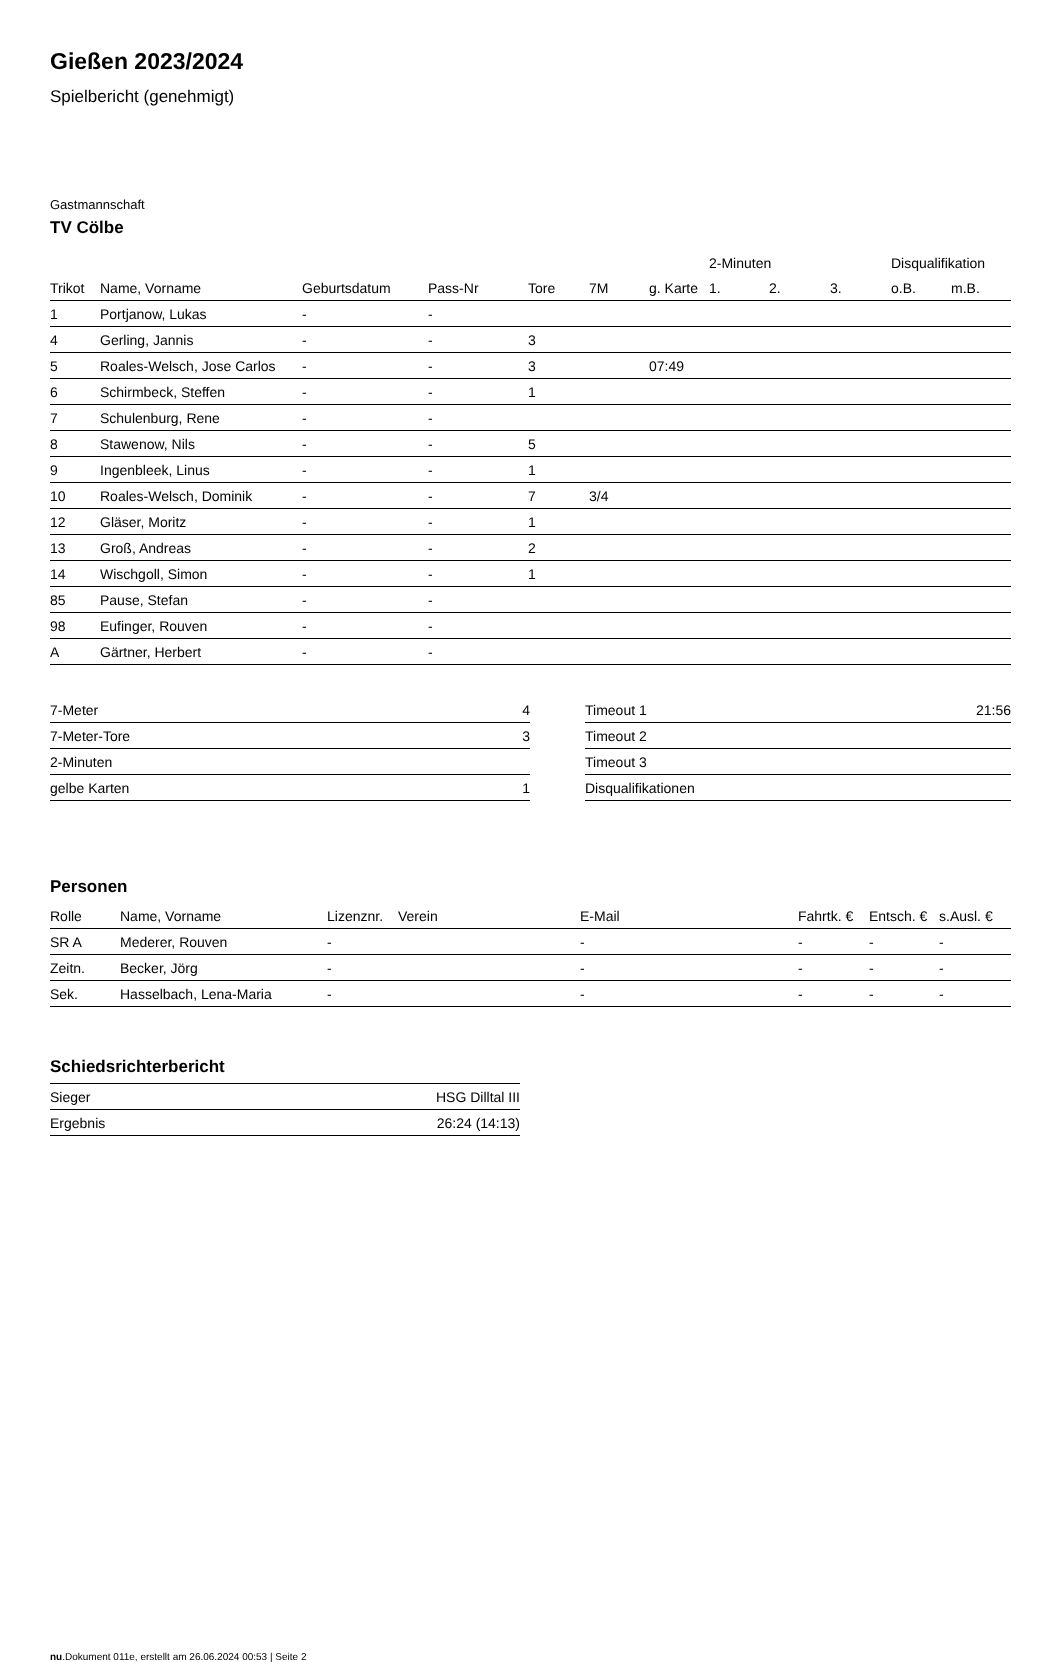Gießen 2023/2024
Spielbericht (genehmigt)
Gastmannschaft
TV Cölbe
| | | | | | | | 2-Minuten | | | Disqualifikation | |
| --- | --- | --- | --- | --- | --- | --- | --- | --- | --- | --- | --- |
| Trikot | Name, Vorname | Geburtsdatum | Pass-Nr | Tore | 7M | g. Karte | 1. | 2. | 3. | o.B. | m.B. |
| 1 | Portjanow, Lukas | - | - | | | | | | | | |
| 4 | Gerling, Jannis | - | - | 3 | | | | | | | |
| 5 | Roales-Welsch, Jose Carlos | - | - | 3 | | 07:49 | | | | | |
| 6 | Schirmbeck, Steffen | - | - | 1 | | | | | | | |
| 7 | Schulenburg, Rene | - | - | | | | | | | | |
| 8 | Stawenow, Nils | - | - | 5 | | | | | | | |
| 9 | Ingenbleek, Linus | - | - | 1 | | | | | | | |
| 10 | Roales-Welsch, Dominik | - | - | 7 | 3/4 | | | | | | |
| 12 | Gläser, Moritz | - | - | 1 | | | | | | | |
| 13 | Groß, Andreas | - | - | 2 | | | | | | | |
| 14 | Wischgoll, Simon | - | - | 1 | | | | | | | |
| 85 | Pause, Stefan | - | - | | | | | | | | |
| 98 | Eufinger, Rouven | - | - | | | | | | | | |
| A | Gärtner, Herbert | - | - | | | | | | | | |
| 7-Meter | 4 |
| 7-Meter-Tore | 3 |
| 2-Minuten | |
| gelbe Karten | 1 |
| Timeout 1 | 21:56 |
| Timeout 2 | |
| Timeout 3 | |
| Disqualifikationen | |
Personen
| Rolle | Name, Vorname | Lizenznr. | Verein | E-Mail | Fahrtk. € | Entsch. € | s.Ausl. € |
| --- | --- | --- | --- | --- | --- | --- | --- |
| SR A | Mederer, Rouven | - | | - | - | - | - |
| Zeitn. | Becker, Jörg | - | | - | - | - | - |
| Sek. | Hasselbach, Lena-Maria | - | | - | - | - | - |
Schiedsrichterbericht
| Sieger | HSG Dilltal III |
| Ergebnis | 26:24 (14:13) |
nu.Dokument 011e, erstellt am 26.06.2024 00:53 | Seite 2